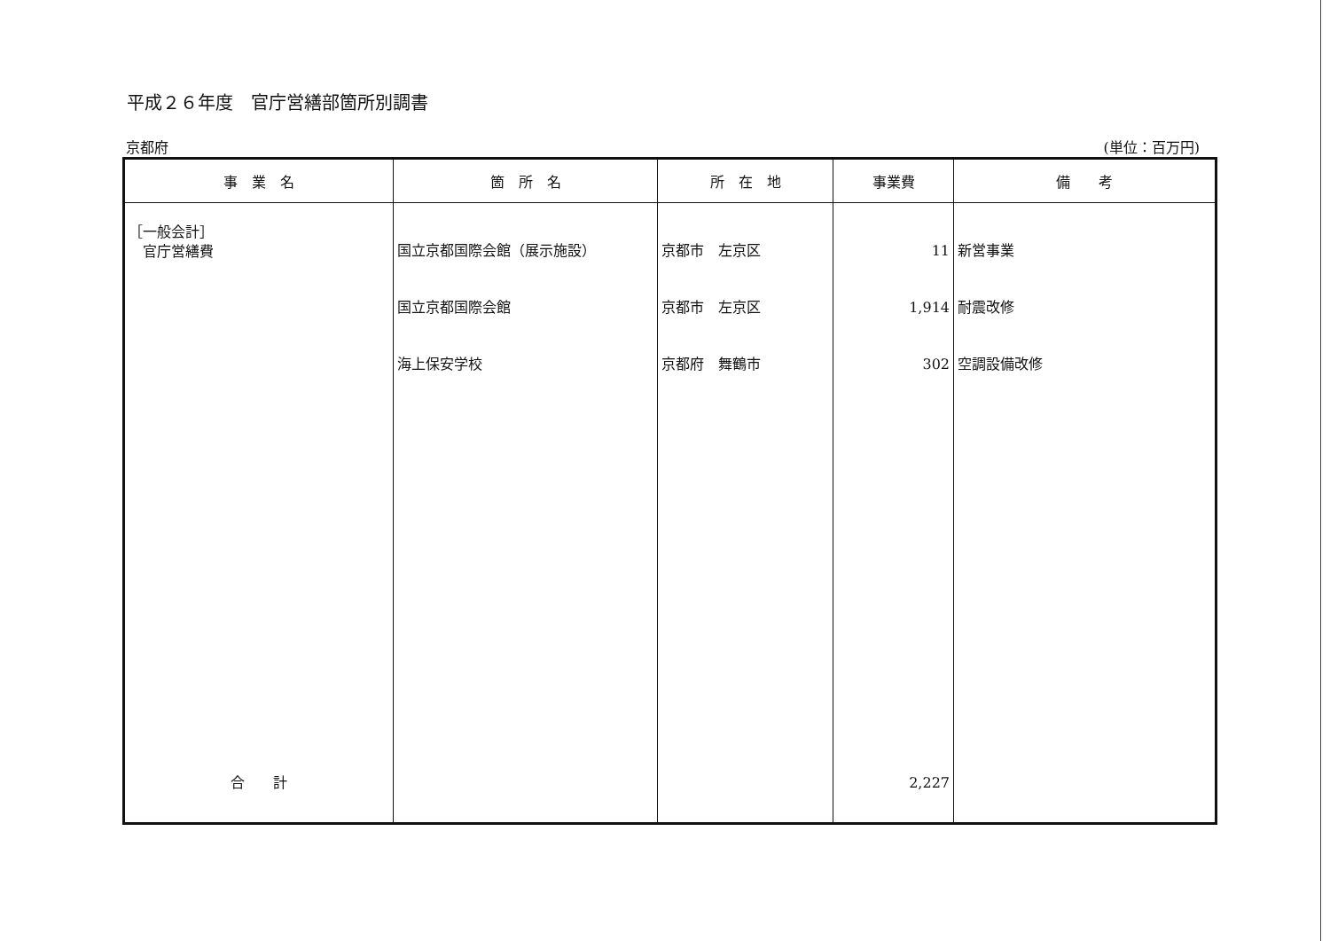平成２６年度　官庁営繕部箇所別調書
京都府 (単位：百万円)
| 事 業 名 | 箇 所 名 | 所 在 地 | 事業費 | 備 考 |
| --- | --- | --- | --- | --- |
| ［一般会計］ 官庁営繕費 | 国立京都国際会館（展示施設） | 京都市 左京区 | 11 | 新営事業 |
| | 国立京都国際会館 | 京都市 左京区 | 1,914 | 耐震改修 |
| | 海上保安学校 | 京都府 舞鶴市 | 302 | 空調設備改修 |
| 合 計 | | | 2,227 | |